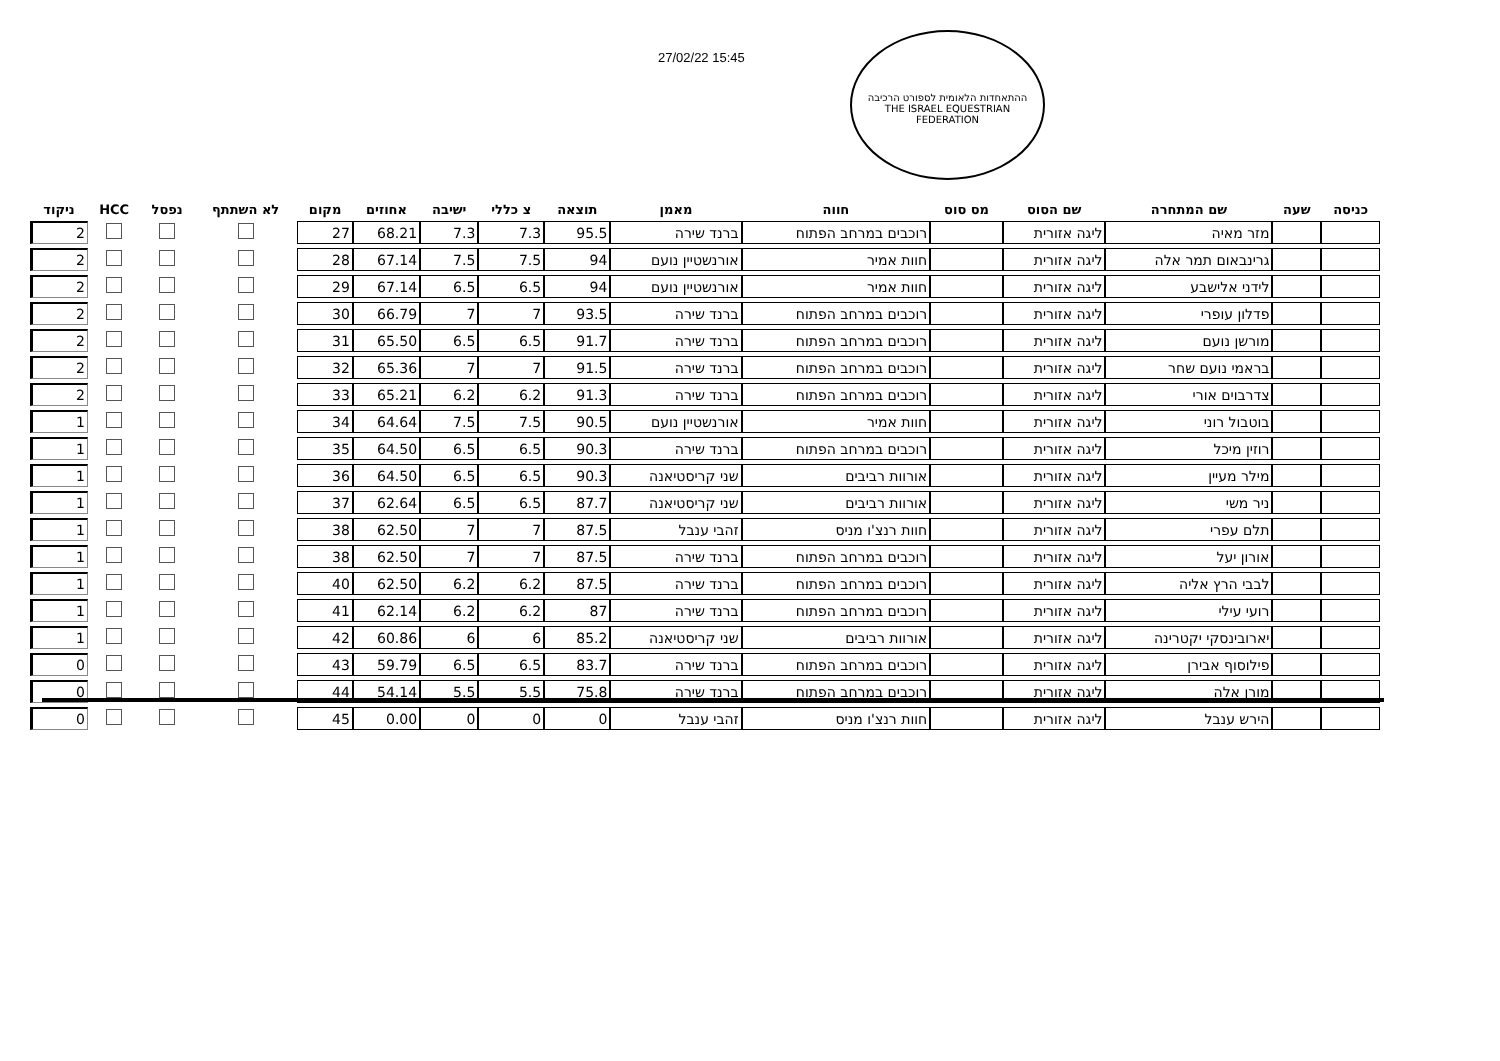27/02/22 15:45
ההתאחדות הלאומית לספורט הרכיבה
THE ISRAEL EQUESTRIAN FEDERATION
| כניסה | שעה | שם המתחרה | שם הסוס | מס סוס | חווה | מאמן | תוצאה | צ כללי | ישיבה | אחוזים | מקום | לא השתתף | נפסל | HCC | ניקוד |
| --- | --- | --- | --- | --- | --- | --- | --- | --- | --- | --- | --- | --- | --- | --- | --- |
| | | מזר מאיה | ליגה אזורית | | רוכבים במרחב הפתוח | ברנד שירה | 95.5 | 7.3 | 7.3 | 68.21 | 27 | | | | 2 |
| | | גרינבאום תמר אלה | ליגה אזורית | | חוות אמיר | אורנשטיין נועם | 94 | 7.5 | 7.5 | 67.14 | 28 | | | | 2 |
| | | לידני אלישבע | ליגה אזורית | | חוות אמיר | אורנשטיין נועם | 94 | 6.5 | 6.5 | 67.14 | 29 | | | | 2 |
| | | פדלון עופרי | ליגה אזורית | | רוכבים במרחב הפתוח | ברנד שירה | 93.5 | 7 | 7 | 66.79 | 30 | | | | 2 |
| | | מורשן נועם | ליגה אזורית | | רוכבים במרחב הפתוח | ברנד שירה | 91.7 | 6.5 | 6.5 | 65.50 | 31 | | | | 2 |
| | | בראמי נועם שחר | ליגה אזורית | | רוכבים במרחב הפתוח | ברנד שירה | 91.5 | 7 | 7 | 65.36 | 32 | | | | 2 |
| | | צדרבוים אורי | ליגה אזורית | | רוכבים במרחב הפתוח | ברנד שירה | 91.3 | 6.2 | 6.2 | 65.21 | 33 | | | | 2 |
| | | בוטבול רוני | ליגה אזורית | | חוות אמיר | אורנשטיין נועם | 90.5 | 7.5 | 7.5 | 64.64 | 34 | | | | 1 |
| | | רוזין מיכל | ליגה אזורית | | רוכבים במרחב הפתוח | ברנד שירה | 90.3 | 6.5 | 6.5 | 64.50 | 35 | | | | 1 |
| | | מילר מעיין | ליגה אזורית | | אורוות רביבים | שני קריסטיאנה | 90.3 | 6.5 | 6.5 | 64.50 | 36 | | | | 1 |
| | | ניר משי | ליגה אזורית | | אורוות רביבים | שני קריסטיאנה | 87.7 | 6.5 | 6.5 | 62.64 | 37 | | | | 1 |
| | | תלם עפרי | ליגה אזורית | | חוות רנצ'ו מניס | זהבי ענבל | 87.5 | 7 | 7 | 62.50 | 38 | | | | 1 |
| | | אורון יעל | ליגה אזורית | | רוכבים במרחב הפתוח | ברנד שירה | 87.5 | 7 | 7 | 62.50 | 38 | | | | 1 |
| | | לבבי הרץ אליה | ליגה אזורית | | רוכבים במרחב הפתוח | ברנד שירה | 87.5 | 6.2 | 6.2 | 62.50 | 40 | | | | 1 |
| | | רועי עילי | ליגה אזורית | | רוכבים במרחב הפתוח | ברנד שירה | 87 | 6.2 | 6.2 | 62.14 | 41 | | | | 1 |
| | | יארובינסקי יקטרינה | ליגה אזורית | | אורוות רביבים | שני קריסטיאנה | 85.2 | 6 | 6 | 60.86 | 42 | | | | 1 |
| | | פילוסוף אבירן | ליגה אזורית | | רוכבים במרחב הפתוח | ברנד שירה | 83.7 | 6.5 | 6.5 | 59.79 | 43 | | | | 0 |
| | | מורן אלה | ליגה אזורית | | רוכבים במרחב הפתוח | ברנד שירה | 75.8 | 5.5 | 5.5 | 54.14 | 44 | | | | 0 |
| | | הירש ענבל | ליגה אזורית | | חוות רנצ'ו מניס | זהבי ענבל | 0 | 0 | 0 | 0.00 | 45 | | | | 0 |